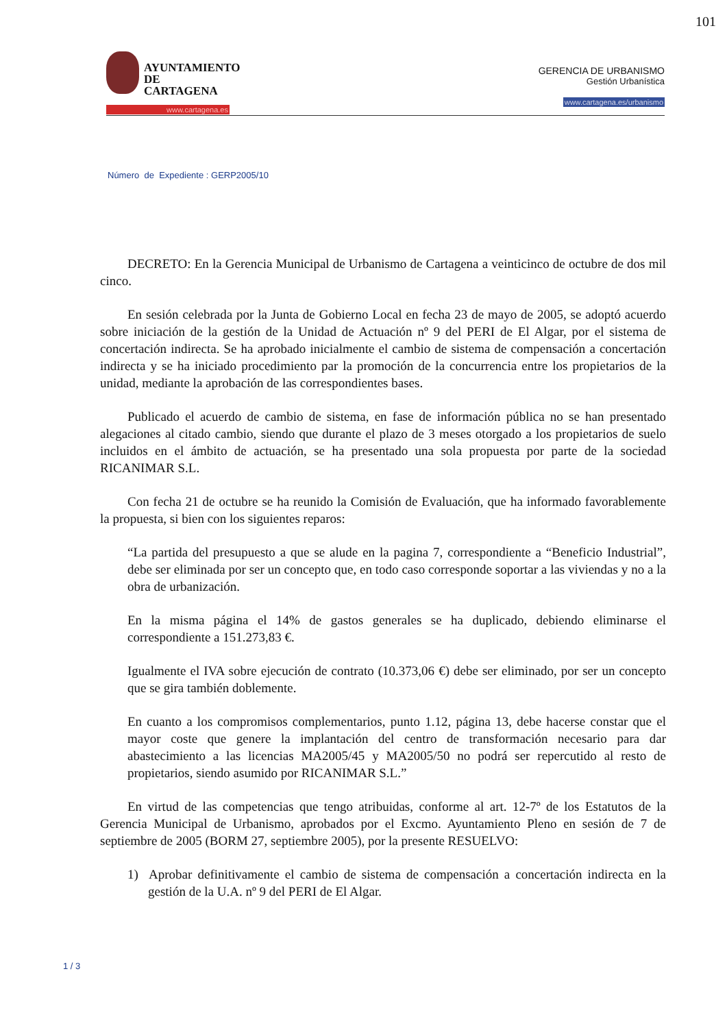101
AYUNTAMIENTO
DE CARTAGENA
www.cartagena.es
GERENCIA DE URBANISMO
Gestión Urbanística
www.cartagena.es/urbanismo
Número de Expediente : GERP2005/10
DECRETO: En la Gerencia Municipal de Urbanismo de Cartagena a veinticinco de octubre de dos mil cinco.
En sesión celebrada por la Junta de Gobierno Local en fecha 23 de mayo de 2005, se adoptó acuerdo sobre iniciación de la gestión de la Unidad de Actuación nº 9 del PERI de El Algar, por el sistema de concertación indirecta. Se ha aprobado inicialmente el cambio de sistema de compensación a concertación indirecta y se ha iniciado procedimiento par la promoción de la concurrencia entre los propietarios de la unidad, mediante la aprobación de las correspondientes bases.
Publicado el acuerdo de cambio de sistema, en fase de información pública no se han presentado alegaciones al citado cambio, siendo que durante el plazo de 3 meses otorgado a los propietarios de suelo incluidos en el ámbito de actuación, se ha presentado una sola propuesta por parte de la sociedad RICANIMAR S.L.
Con fecha 21 de octubre se ha reunido la Comisión de Evaluación, que ha informado favorablemente la propuesta, si bien con los siguientes reparos:
“La partida del presupuesto a que se alude en la pagina 7, correspondiente a “Beneficio Industrial”, debe ser eliminada por ser un concepto que, en todo caso corresponde soportar a las viviendas y no a la obra de urbanización.
En la misma página el 14% de gastos generales se ha duplicado, debiendo eliminarse el correspondiente a 151.273,83 €.
Igualmente el IVA sobre ejecución de contrato (10.373,06 €) debe ser eliminado, por ser un concepto que se gira también doblemente.
En cuanto a los compromisos complementarios, punto 1.12, página 13, debe hacerse constar que el mayor coste que genere la implantación del centro de transformación necesario para dar abastecimiento a las licencias MA2005/45 y MA2005/50 no podrá ser repercutido al resto de propietarios, siendo asumido por RICANIMAR S.L.”
En virtud de las competencias que tengo atribuidas, conforme al art. 12-7º de los Estatutos de la Gerencia Municipal de Urbanismo, aprobados por el Excmo. Ayuntamiento Pleno en sesión de 7 de septiembre de 2005 (BORM 27, septiembre 2005), por la presente RESUELVO:
1) Aprobar definitivamente el cambio de sistema de compensación a concertación indirecta en la gestión de la U.A. nº 9 del PERI de El Algar.
1 / 3